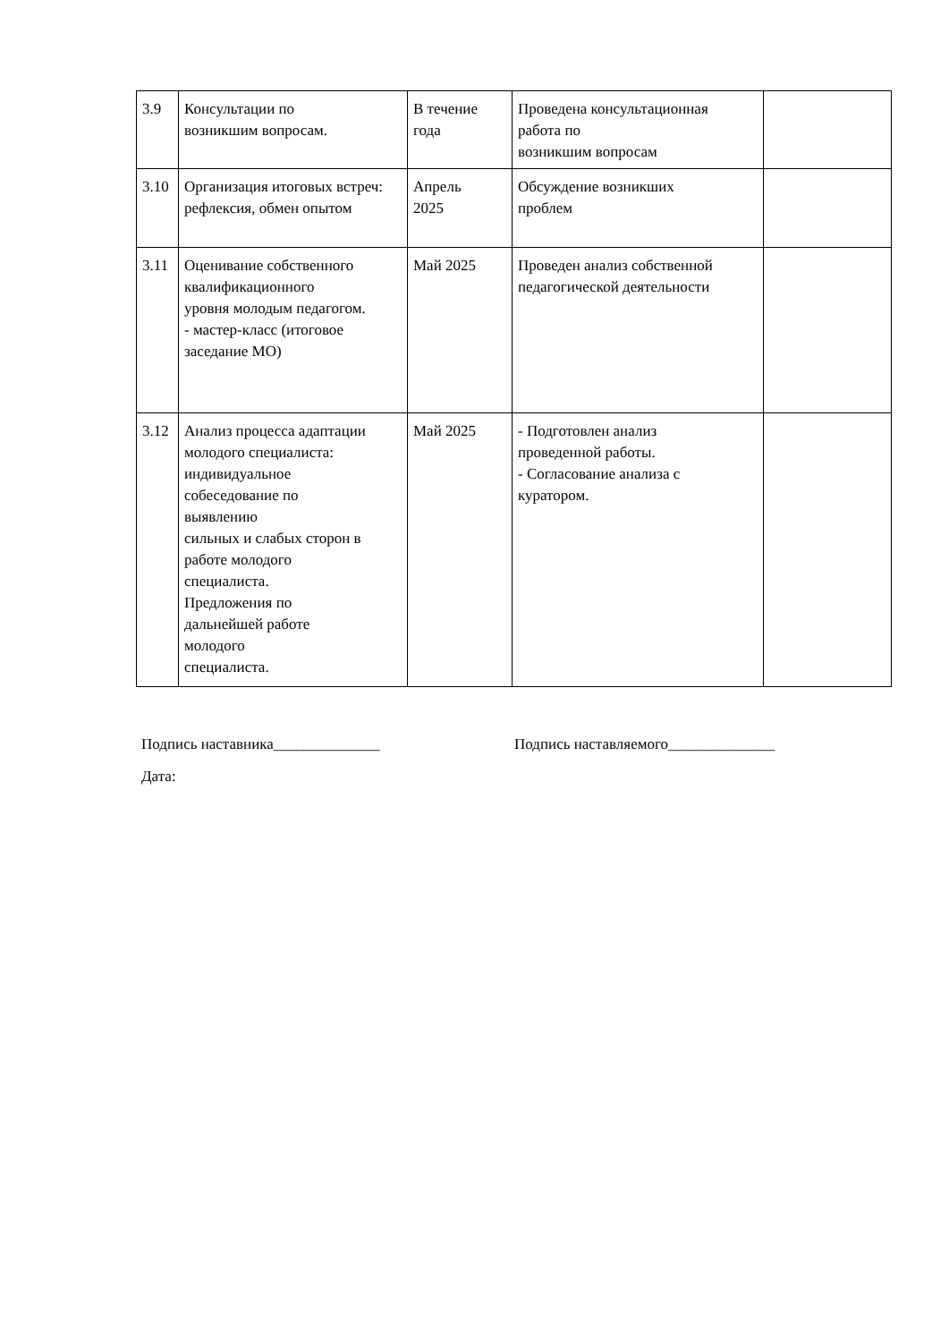| 3.9 | Консультации по возникшим вопросам. | В течение года | Проведена консультационная работа по возникшим вопросам | |
| 3.10 | Организация итоговых встреч: рефлексия, обмен опытом | Апрель 2025 | Обсуждение возникших проблем | |
| 3.11 | Оценивание собственного квалификационного уровня молодым педагогом. - мастер-класс (итоговое заседание МО) | Май 2025 | Проведен анализ собственной педагогической деятельности | |
| 3.12 | Анализ процесса адаптации молодого специалиста: индивидуальное собеседование по выявлению сильных и слабых сторон в работе молодого специалиста. Предложения по дальнейшей работе молодого специалиста. | Май 2025 | - Подготовлен анализ проведенной работы. - Согласование анализа с куратором. | |
Подпись наставника______________ Подпись наставляемого______________
Дата: